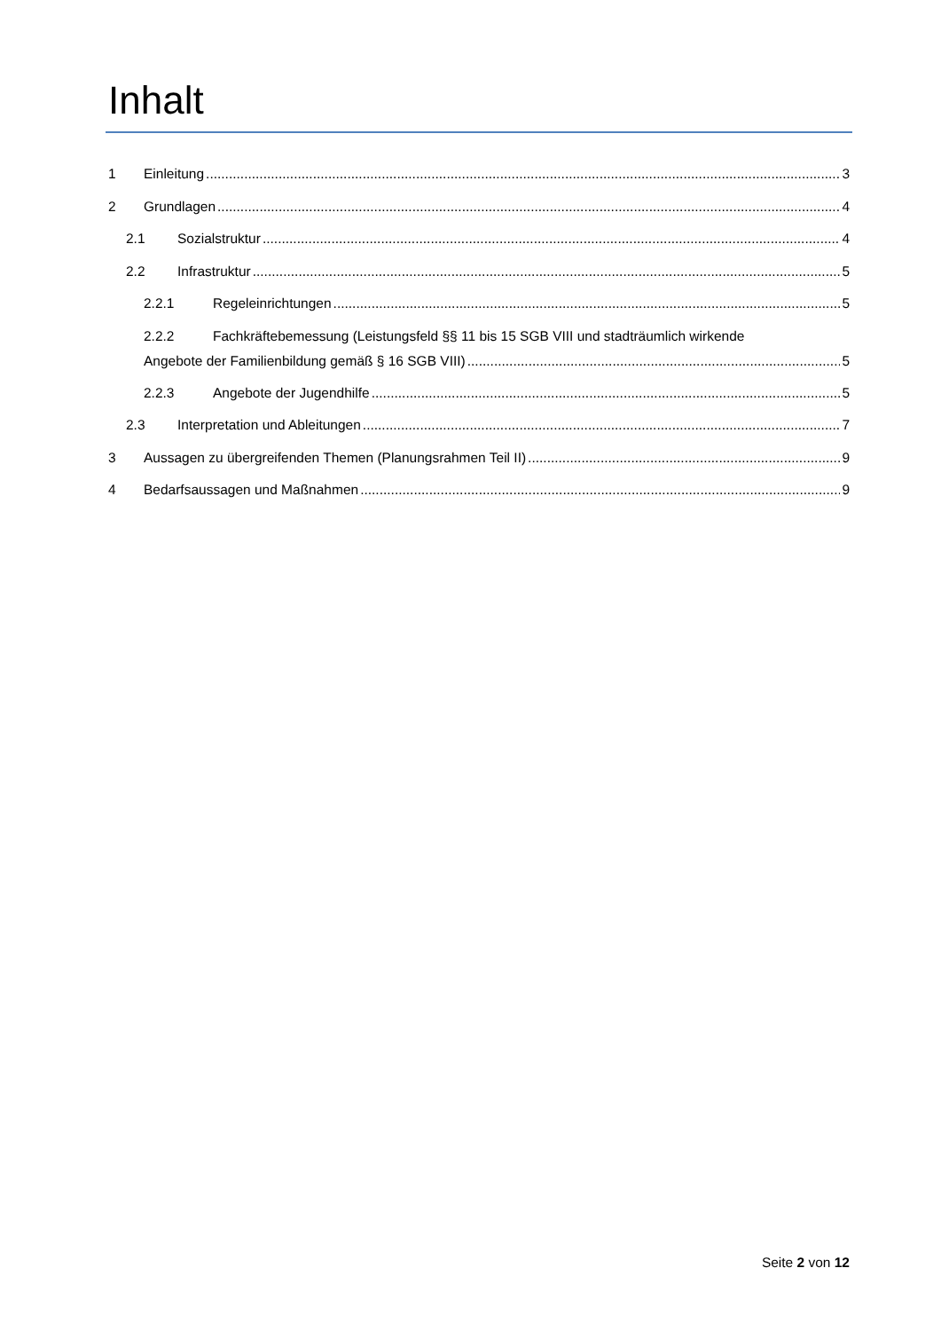Inhalt
1 Einleitung 3
2 Grundlagen 4
2.1 Sozialstruktur 4
2.2 Infrastruktur 5
2.2.1 Regeleinrichtungen 5
2.2.2 Fachkräftebemessung (Leistungsfeld §§ 11 bis 15 SGB VIII und stadträumlich wirkende
Angebote der Familienbildung gemäß § 16 SGB VIII) 5
2.2.3 Angebote der Jugendhilfe 5
2.3 Interpretation und Ableitungen 7
3 Aussagen zu übergreifenden Themen (Planungsrahmen Teil II) 9
4 Bedarfsaussagen und Maßnahmen 9
Seite 2 von 12